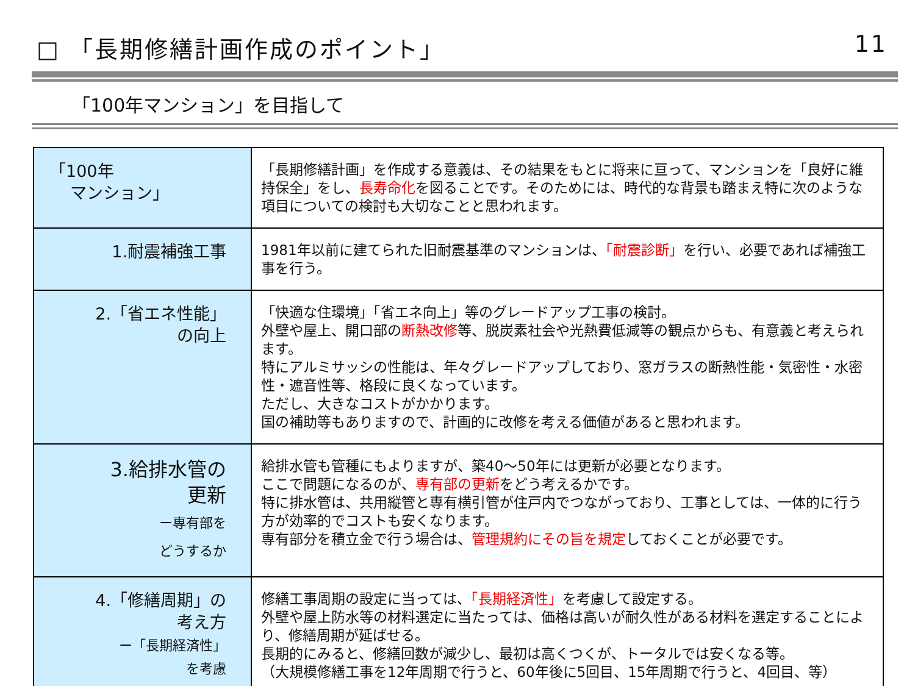□ 「長期修繕計画作成のポイント」 11
「100年マンション」を目指して
| 「100年 マンション」 | 「長期修繕計画」を作成する意義は、その結果をもとに将来に亘って、マンションを「良好に維持保全」をし、 長寿命化 を図ることです。そのためには、時代的な背景も踏まえ特に次のような項目についての検討も大切なことと思われます。 |
| 1.耐震補強工事 | 1981年以前に建てられた旧耐震基準のマンションは、 「耐震診断」 を行い、必要であれば補強工事を行う。 |
| 2.「省エネ性能」 の向上 | 「快適な住環境」「省エネ向上」等のグレードアップ工事の検討。 外壁や屋上、開口部の 断熱改修 等、脱炭素社会や光熱費低減等の観点からも、有意義と考えられます。 特にアルミサッシの性能は、年々グレードアップしており、窓ガラスの断熱性能・気密性・水密性・遮音性等、格段に良くなっています。 ただし、大きなコストがかかります。 国の補助等もありますので、計画的に改修を考える価値があると思われます。 |
| 3.給排水管の 更新 ー専有部を どうするか | 給排水管も管種にもよりますが、築40～50年には更新が必要となります。 ここで問題になるのが、 専有部の更新 をどう考えるかです。 特に排水管は、共用縦管と専有横引管が住戸内でつながっており、工事としては、一体的に行う方が効率的でコストも安くなります。 専有部分を積立金で行う場合は、 管理規約にその旨を規定 しておくことが必要です。 |
| 4.「修繕周期」の 考え方 ー「長期経済性」 を考慮 | 修繕工事周期の設定に当っては、 「長期経済性」 を考慮して設定する。 外壁や屋上防水等の材料選定に当たっては、価格は高いが耐久性がある材料を選定することにより、修繕周期が延ばせる。 長期的にみると、修繕回数が減少し、最初は高くつくが、トータルでは安くなる等。 （大規模修繕工事を12年周期で行うと、60年後に5回目、15年周期で行うと、4回目、等） |